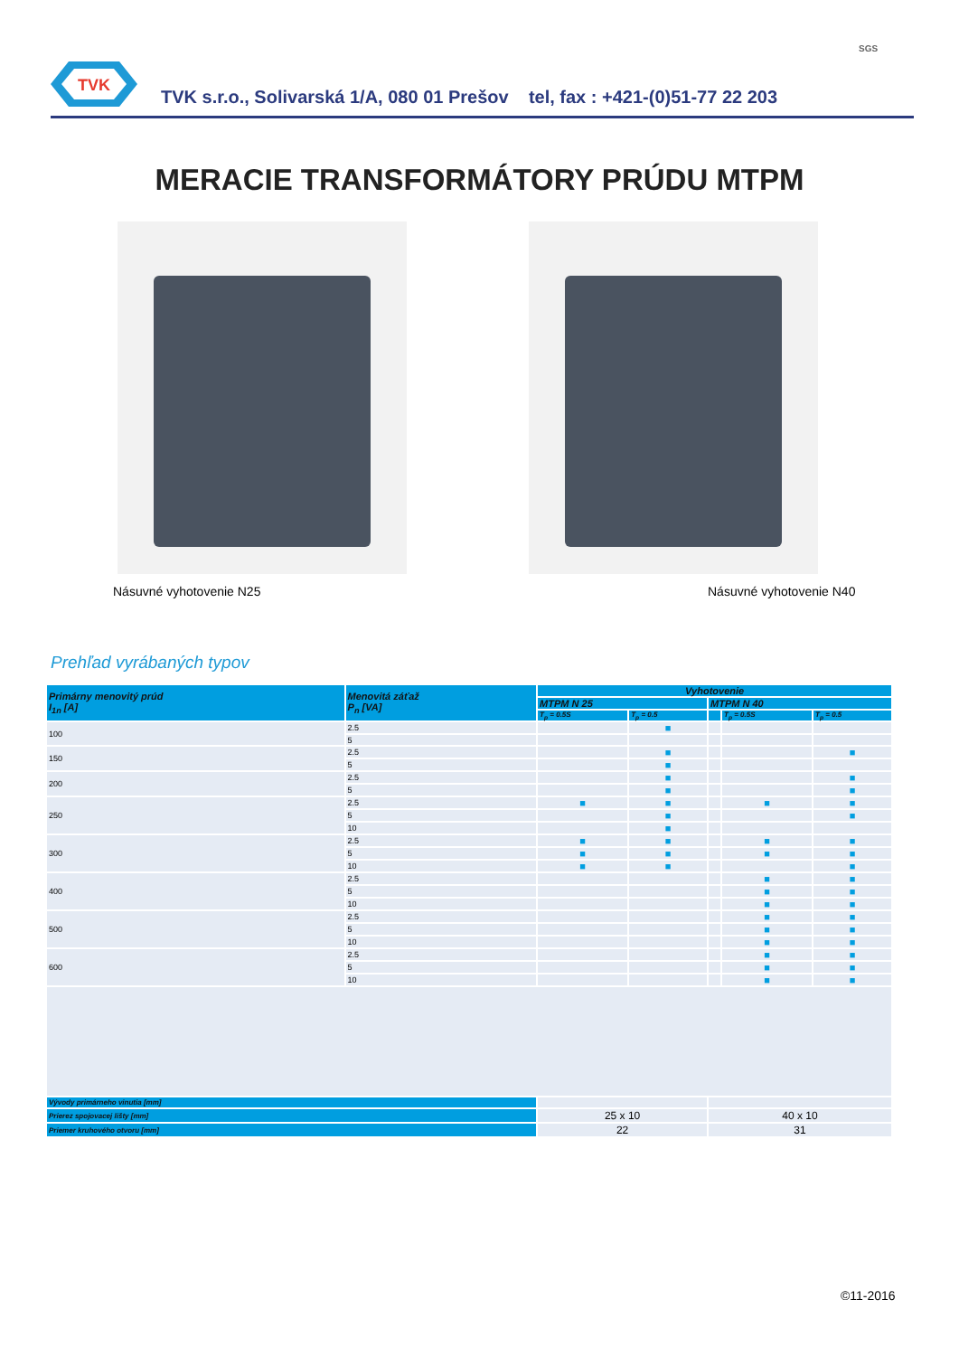TVK
TVK s.r.o., Solivarská 1/A, 080 01 Prešov tel, fax : +421-(0)51-77 22 203
SGS
MERACIE TRANSFORMÁTORY PRÚDU MTPM
Násuvné vyhotovenie N25 Násuvné vyhotovenie N40
Prehľad vyrábaných typov
| Primárny menovitý prúd I<sub>1n</sub> [A] | Menovitá záťaž P<sub>n</sub> [VA] | Vyhotovenie | | | | |
| --- | --- | --- | --- | --- | --- | --- |
| | | MTPM N 25 | | MTPM N 40 | | |
| | | T<sub>p</sub> = 0.5S | T<sub>p</sub> = 0.5 | | T<sub>p</sub> = 0.5S | T<sub>p</sub> = 0.5 |
| 100 | 2.5 | | ■ | | | |
| | 5 | | | | | |
| 150 | 2.5 | | ■ | | | ■ |
| | 5 | | ■ | | | |
| 200 | 2.5 | | ■ | | | ■ |
| | 5 | | ■ | | | ■ |
| 250 | 2.5 | ■ | ■ | | ■ | ■ |
| | 5 | | ■ | | | ■ |
| | 10 | | ■ | | | |
| 300 | 2.5 | ■ | ■ | | ■ | ■ |
| | 5 | ■ | ■ | | ■ | ■ |
| | 10 | ■ | ■ | | | ■ |
| 400 | 2.5 | | | | ■ | ■ |
| | 5 | | | | ■ | ■ |
| | 10 | | | | ■ | ■ |
| 500 | 2.5 | | | | ■ | ■ |
| | 5 | | | | ■ | ■ |
| | 10 | | | | ■ | ■ |
| 600 | 2.5 | | | | ■ | ■ |
| | 5 | | | | ■ | ■ |
| | 10 | | | | ■ | ■ |
| Vývody primárneho vinutia [mm] | | | | | | |
| Prierez spojovacej lišty [mm] | | 25 x 10 | | 40 x 10 | | |
| Priemer kruhového otvoru [mm] | | 22 | | 31 | | |
©11-2016